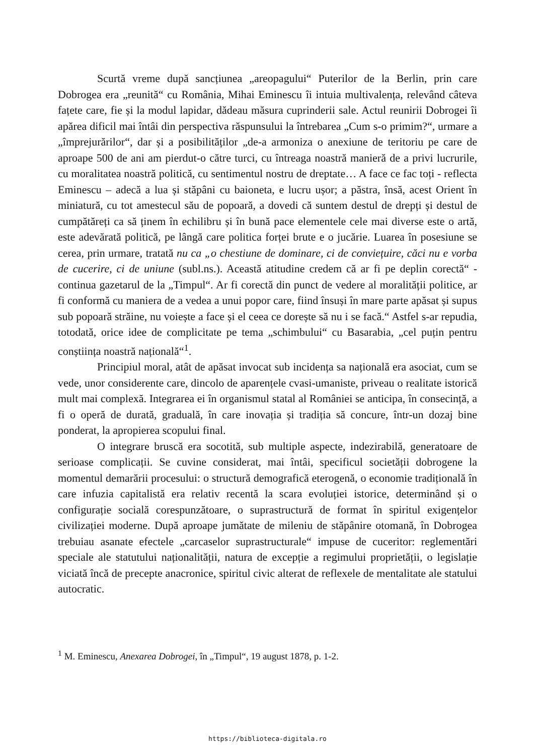Scurtă vreme după sancțiunea „areopagului“ Puterilor de la Berlin, prin care Dobrogea era „reunită“ cu România, Mihai Eminescu îi intuia multivalența, relevând câteva fațete care, fie și la modul lapidar, dădeau măsura cuprinderii sale. Actul reunirii Dobrogei îi apărea dificil mai întâi din perspectiva răspunsului la întrebarea „Cum s-o primim?“, urmare a „împrejurărilor“, dar și a posibilităților „de-a armoniza o anexiune de teritoriu pe care de aproape 500 de ani am pierdut-o către turci, cu întreaga noastră manieră de a privi lucrurile, cu moralitatea noastră politică, cu sentimentul nostru de dreptate… A face ce fac toți - reflecta Eminescu – adecă a lua și stăpâni cu baioneta, e lucru ușor; a păstra, însă, acest Orient în miniatură, cu tot amestecul său de popoară, a dovedi că suntem destul de drepți și destul de cumpătăreți ca să ținem în echilibru și în bună pace elementele cele mai diverse este o artă, este adevărată politică, pe lângă care politica forței brute e o jucărie. Luarea în posesiune se cerea, prin urmare, tratată nu ca „o chestiune de dominare, ci de conviețuire, căci nu e vorba de cucerire, ci de uniune (subl.ns.). Această atitudine credem că ar fi pe deplin corectă“ - continua gazetarul de la „Timpul“. Ar fi corectă din punct de vedere al moralității politice, ar fi conformă cu maniera de a vedea a unui popor care, fiind însuși în mare parte apăsat și supus sub popoară străine, nu voiește a face și el ceea ce dorește să nu i se facă.“ Astfel s-ar repudia, totodată, orice idee de complicitate pe tema „schimbului“ cu Basarabia, „cel puțin pentru conștiința noastră națională“<sup>1</sup>.
Principiul moral, atât de apăsat invocat sub incidența sa națională era asociat, cum se vede, unor considerente care, dincolo de aparențele cvasi-umaniste, priveau o realitate istorică mult mai complexă. Integrarea ei în organismul statal al României se anticipa, în consecință, a fi o operă de durată, graduală, în care inovația și tradiția să concure, într-un dozaj bine ponderat, la apropierea scopului final.
O integrare bruscă era socotită, sub multiple aspecte, indezirabilă, generatoare de serioase complicații. Se cuvine considerat, mai întâi, specificul societății dobrogene la momentul demarării procesului: o structură demografică eterogenă, o economie tradițională în care infuzia capitalistă era relativ recentă la scara evoluției istorice, determinând și o configurație socială corespunzătoare, o suprastructură de format în spiritul exigențelor civilizației moderne. După aproape jumătate de mileniu de stăpânire otomană, în Dobrogea trebuiau asanate efectele „carcaselor suprastructurale“ impuse de cuceritor: reglementări speciale ale statutului naționalității, natura de excepție a regimului proprietății, o legislație viciată încă de precepte anacronice, spiritul civic alterat de reflexele de mentalitate ale statului autocratic.
<sup>1</sup> M. Eminescu, Anexarea Dobrogei, în „Timpul“, 19 august 1878, p. 1-2.
https://biblioteca-digitala.ro